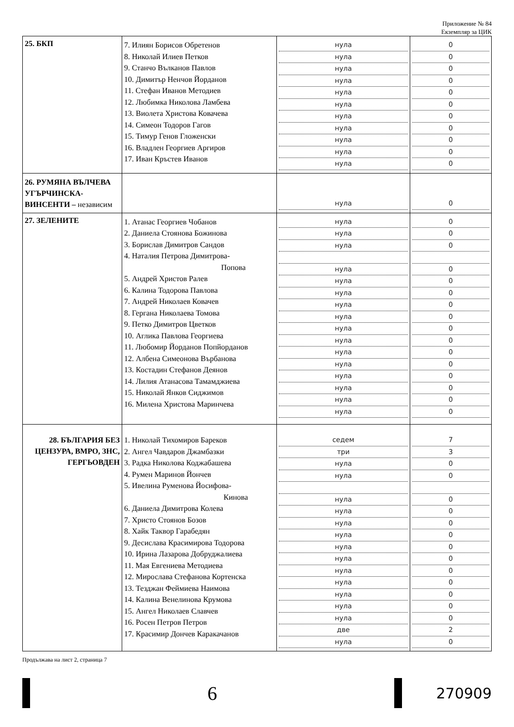Приложение № 84
Екземпляр за ЦИК
| 25. БКП | 7. Илиян Борисов Обретенов 8. Николай Илиев Петков 9. Станчо Вълканов Павлов 10. Димитър Ненчов Йорданов 11. Стефан Иванов Методиев 12. Любимка Николова Ламбева 13. Виолета Христова Ковачева 14. Симеон Тодоров Гагов 15. Тимур Генов Гложенски 16. Владлен Георгиев Аргиров 17. Иван Кръстев Иванов | нула нула нула нула нула нула нула нула нула нула нула | 0 0 0 0 0 0 0 0 0 0 0 |
| 26. РУМЯНА ВЪЛЧЕВА УГЪРЧИНСКА-ВИНСЕНТИ – независим | | нула | 0 |
| 27. ЗЕЛЕНИТЕ | 1. Атанас Георгиев Чобанов 2. Даниела Стоянова Божинова 3. Борислав Димитров Сандов 4. Наталия Петрова Димитрова- Попова 5. Андрей Христов Ралев 6. Калина Тодорова Павлова 7. Андрей Николаев Ковачев 8. Гергана Николаева Томова 9. Петко Димитров Цветков 10. Аглика Павлова Георгиева 11. Любомир Йорданов Попйорданов 12. Албена Симеонова Върбанова 13. Костадин Стефанов Деянов 14. Лилия Атанасова Тамамджиева 15. Николай Янков Сиджимов 16. Милена Христова Маринчева | нула нула нула нула нула нула нула нула нула нула нула нула нула нула нула нула | 0 0 0 0 0 0 0 0 0 0 0 0 0 0 0 0 |
| 28. БЪЛГАРИЯ БЕЗ ЦЕНЗУРА, ВМРО, ЗНС, ГЕРГЬОВДЕН | 1. Николай Тихомиров Бареков 2. Ангел Чавдаров Джамбазки 3. Радка Николова Коджабашева 4. Румен Маринов Йончев 5. Ивелина Руменова Йосифова- Кинова 6. Даниела Димитрова Колева 7. Христо Стоянов Бозов 8. Хайк Таквор Гарабедян 9. Десислава Красимирова Тодорова 10. Ирина Лазарова Добруджалиева 11. Мая Евгениева Методиева 12. Мирослава Стефанова Кортенска 13. Тезджан Феймиева Наимова 14. Калина Венелинова Крумова 15. Ангел Николаев Славчев 16. Росен Петров Петров 17. Красимир Дончев Каракачанов | седем три нула нула нула нула нула нула нула нула нула нула нула нула нула две нула | 7 3 0 0 0 0 0 0 0 0 0 0 0 0 0 2 0 |
Продължава на лист 2, страница 7
6
270909